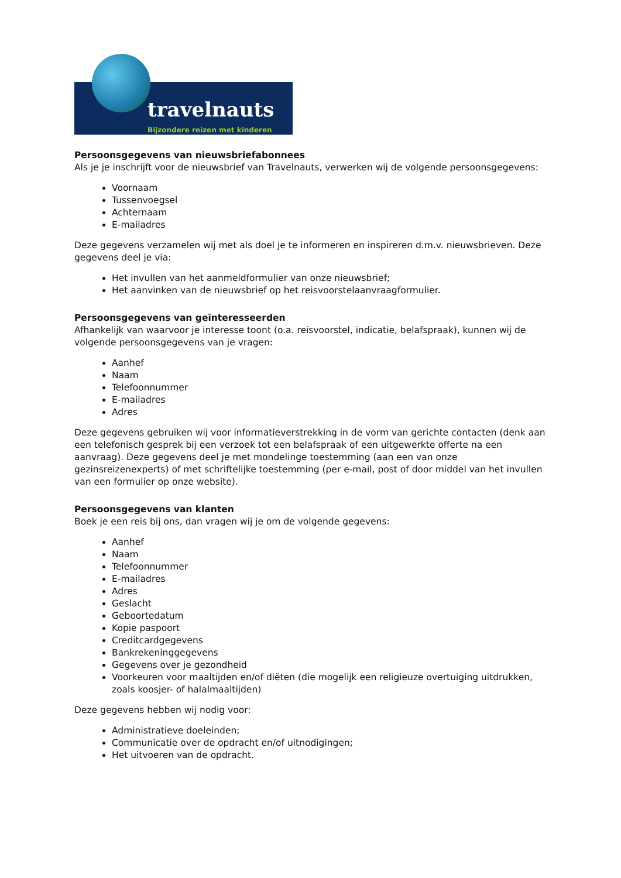travelnauts
Bijzondere reizen met kinderen
Persoonsgegevens van nieuwsbriefabonnees
Als je je inschrijft voor de nieuwsbrief van Travelnauts, verwerken wij de volgende persoonsgegevens:
Voornaam
Tussenvoegsel
Achternaam
E-mailadres
Deze gegevens verzamelen wij met als doel je te informeren en inspireren d.m.v. nieuwsbrieven. Deze gegevens deel je via:
Het invullen van het aanmeldformulier van onze nieuwsbrief;
Het aanvinken van de nieuwsbrief op het reisvoorstelaanvraagformulier.
Persoonsgegevens van geïnteresseerden
Afhankelijk van waarvoor je interesse toont (o.a. reisvoorstel, indicatie, belafspraak), kunnen wij de volgende persoonsgegevens van je vragen:
Aanhef
Naam
Telefoonnummer
E-mailadres
Adres
Deze gegevens gebruiken wij voor informatieverstrekking in de vorm van gerichte contacten (denk aan een telefonisch gesprek bij een verzoek tot een belafspraak of een uitgewerkte offerte na een aanvraag). Deze gegevens deel je met mondelinge toestemming (aan een van onze gezinsreizenexperts) of met schriftelijke toestemming (per e-mail, post of door middel van het invullen van een formulier op onze website).
Persoonsgegevens van klanten
Boek je een reis bij ons, dan vragen wij je om de volgende gegevens:
Aanhef
Naam
Telefoonnummer
E-mailadres
Adres
Geslacht
Geboortedatum
Kopie paspoort
Creditcardgegevens
Bankrekeninggegevens
Gegevens over je gezondheid
Voorkeuren voor maaltijden en/of diëten (die mogelijk een religieuze overtuiging uitdrukken, zoals koosjer- of halalmaaltijden)
Deze gegevens hebben wij nodig voor:
Administratieve doeleinden;
Communicatie over de opdracht en/of uitnodigingen;
Het uitvoeren van de opdracht.